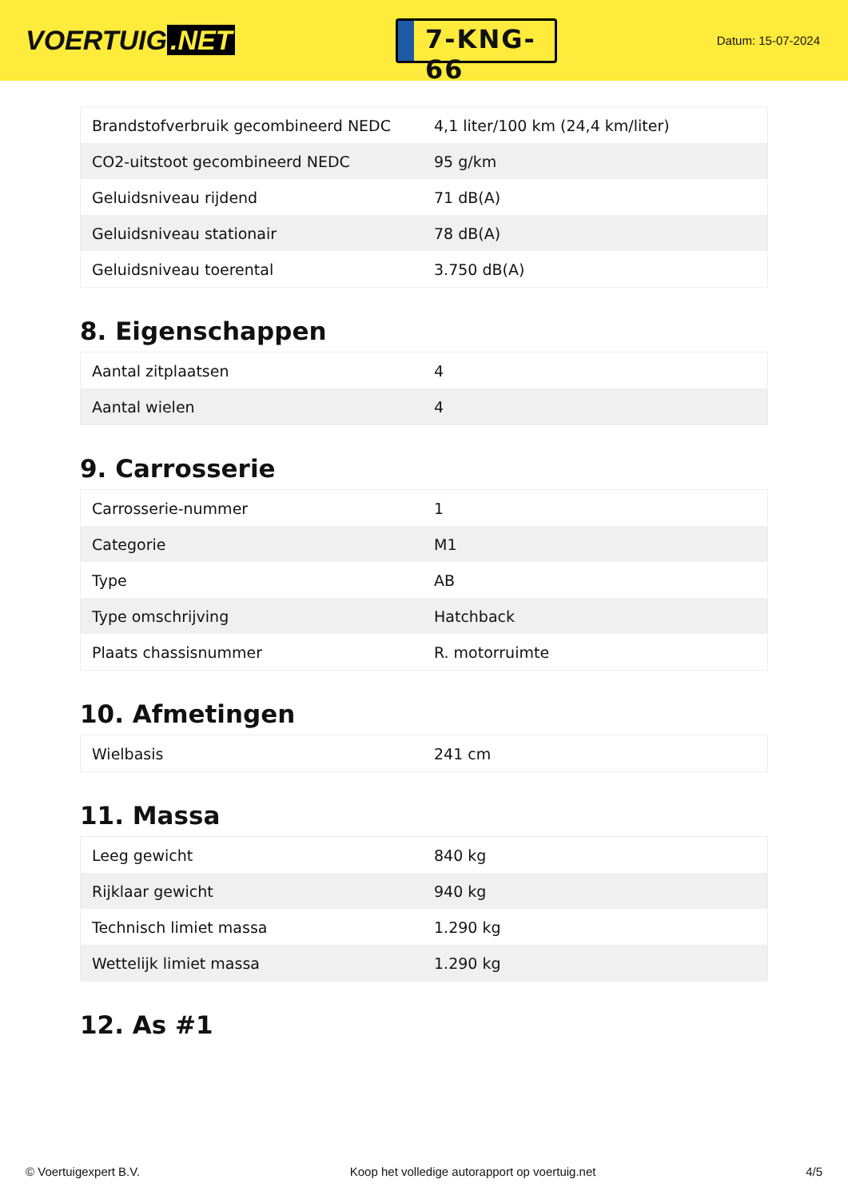VOERTUIG.NET
7-KNG-66
Datum: 15-07-2024
| Brandstofverbruik gecombineerd NEDC | 4,1 liter/100 km (24,4 km/liter) |
| CO2-uitstoot gecombineerd NEDC | 95 g/km |
| Geluidsniveau rijdend | 71 dB(A) |
| Geluidsniveau stationair | 78 dB(A) |
| Geluidsniveau toerental | 3.750 dB(A) |
8. Eigenschappen
| Aantal zitplaatsen | 4 |
| Aantal wielen | 4 |
9. Carrosserie
| Carrosserie-nummer | 1 |
| Categorie | M1 |
| Type | AB |
| Type omschrijving | Hatchback |
| Plaats chassisnummer | R. motorruimte |
10. Afmetingen
| Wielbasis | 241 cm |
11. Massa
| Leeg gewicht | 840 kg |
| Rijklaar gewicht | 940 kg |
| Technisch limiet massa | 1.290 kg |
| Wettelijk limiet massa | 1.290 kg |
12. As #1
© Voertuigexpert B.V. Koop het volledige autorapport op voertuig.net 4/5